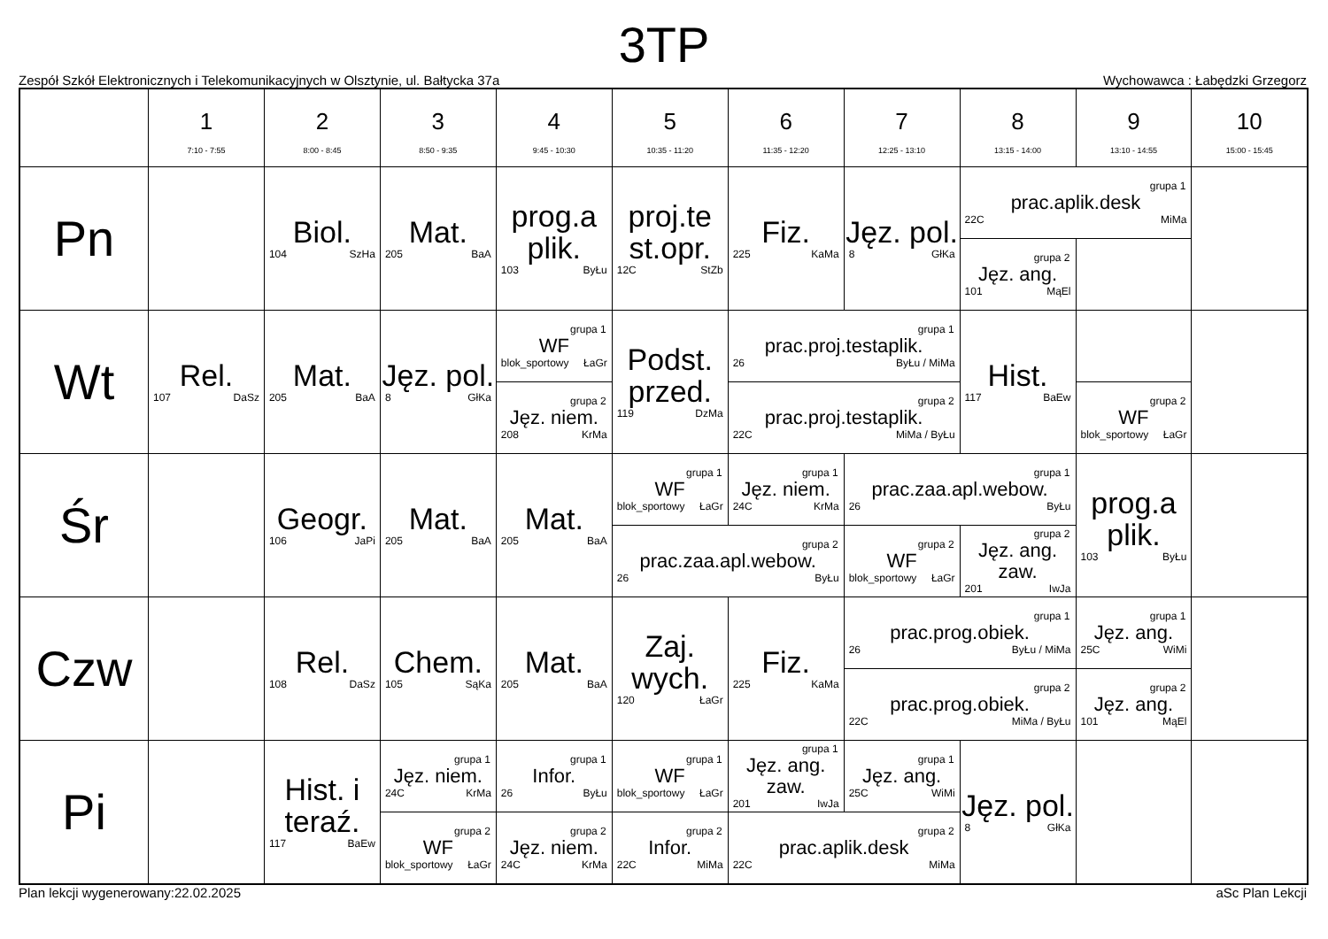3TP
Zespół Szkół Elektronicznych i Telekomunikacyjnych w Olsztynie, ul. Bałtycka 37a Wychowawca : Łabędzki Grzegorz
| | 1 7:10 - 7:55 | 2 8:00 - 8:45 | 3 8:50 - 9:35 | 4 9:45 - 10:30 | 5 10:35 - 11:20 | 6 11:35 - 12:20 | 7 12:25 - 13:10 | 8 13:15 - 14:00 | 9 13:10 - 14:55 | 10 15:00 - 15:45 |
| --- | --- | --- | --- | --- | --- | --- | --- | --- | --- | --- |
| Pn | | Biol. 104 SzHa | Mat. 205 BaA | prog.a plik. 103 ByŁu | proj.te st.opr. 12C StZb | Fiz. 225 KaMa | Jęz. pol. 8 GłKa | grupa 1 prac.aplik.desk 22C MiMa | | |
| | | | | | | | | grupa 2 Jęz. ang. 101 MąEl | | |
| Wt | Rel. 107 DaSz | Mat. 205 BaA | Jęz. pol. 8 GłKa | grupa 1 WF blok_sportowy ŁaGr | Podst. przed. 119 DzMa | grupa 1 prac.proj.testaplik. 26 ByŁu / MiMa | | Hist. 117 BaEw | | |
| | | | | grupa 2 Jęz. niem. 208 KrMa | | grupa 2 prac.proj.testaplik. 22C MiMa / ByŁu | | | grupa 2 WF blok_sportowy ŁaGr | |
| Śr | | Geogr. 106 JaPi | Mat. 205 BaA | Mat. 205 BaA | grupa 1 WF blok_sportowy ŁaGr | grupa 1 Jęz. niem. 24C KrMa | grupa 1 prac.zaa.apl.webow. 26 ByŁu | | prog.a plik. 103 ByŁu | |
| | | | | | grupa 2 prac.zaa.apl.webow. 26 ByŁu | | grupa 2 WF blok_sportowy ŁaGr | grupa 2 Jęz. ang. zaw. 201 IwJa | | |
| Czw | | Rel. 108 DaSz | Chem. 105 SąKa | Mat. 205 BaA | Zaj. wych. 120 ŁaGr | Fiz. 225 KaMa | grupa 1 prac.prog.obiek. 26 ByŁu / MiMa | | grupa 1 Jęz. ang. 25C WiMi | |
| | | | | | | | grupa 2 prac.prog.obiek. 22C MiMa / ByŁu | | grupa 2 Jęz. ang. 101 MąEl | |
| Pi | | Hist. i teraź. 117 BaEw | grupa 1 Jęz. niem. 24C KrMa | grupa 1 Infor. 26 ByŁu | grupa 1 WF blok_sportowy ŁaGr | grupa 1 Jęz. ang. zaw. 201 IwJa | grupa 1 Jęz. ang. 25C WiMi | Jęz. pol. 8 GłKa | | |
| | | | grupa 2 WF blok_sportowy ŁaGr | grupa 2 Jęz. niem. 24C KrMa | grupa 2 Infor. 22C MiMa | grupa 2 prac.aplik.desk 22C MiMa | | | | |
Plan lekcji wygenerowany:22.02.2025 aSc Plan Lekcji